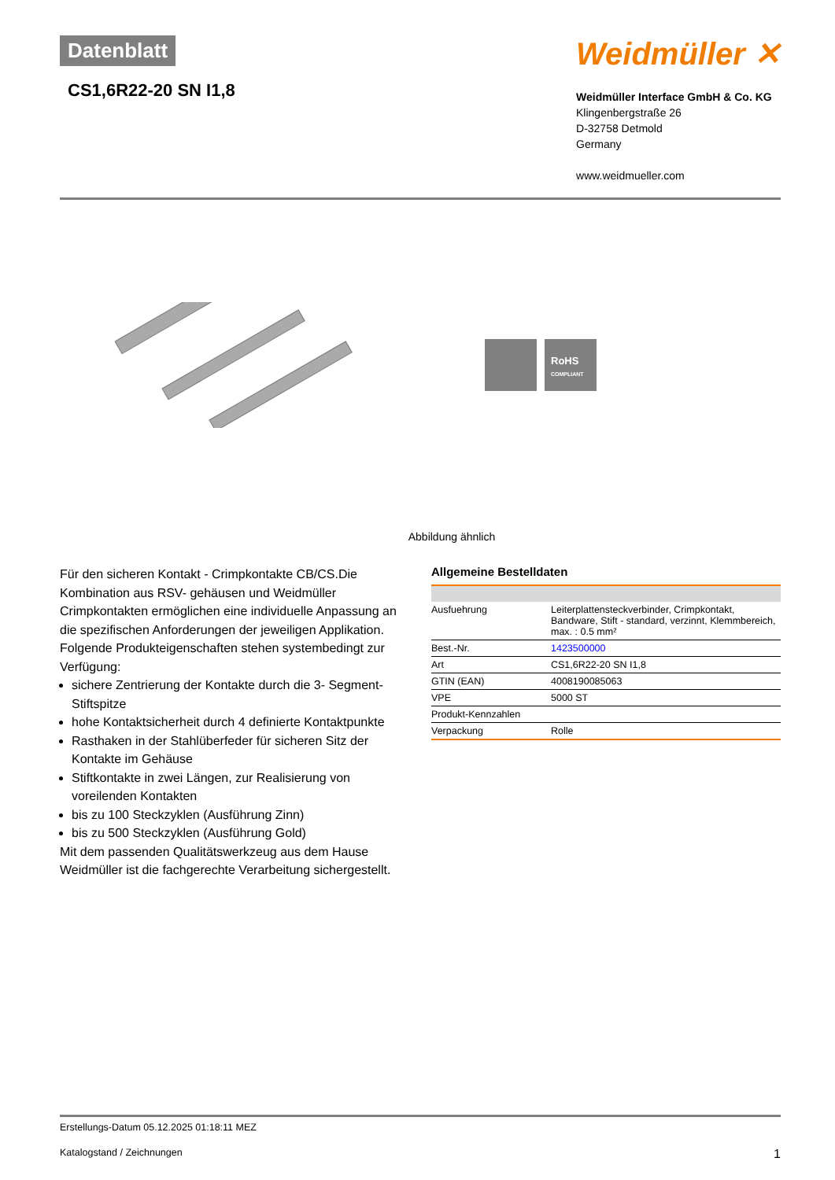Datenblatt
CS1,6R22-20 SN I1,8
Weidmüller ✕
Weidmüller Interface GmbH & Co. KG
Klingenbergstraße 26
D-32758 Detmold
Germany
www.weidmueller.com
RoHS
COMPLIANT
Abbildung ähnlich
Für den sicheren Kontakt - Crimpkontakte CB/CS.Die Kombination aus RSV- gehäusen und Weidmüller Crimpkontakten ermöglichen eine individuelle Anpassung an die spezifischen Anforderungen der jeweiligen Applikation.
Folgende Produkteigenschaften stehen systembedingt zur Verfügung:
sichere Zentrierung der Kontakte durch die 3- Segment-Stiftspitze
hohe Kontaktsicherheit durch 4 definierte Kontaktpunkte
Rasthaken in der Stahlüberfeder für sicheren Sitz der Kontakte im Gehäuse
Stiftkontakte in zwei Längen, zur Realisierung von voreilenden Kontakten
bis zu 100 Steckzyklen (Ausführung Zinn)
bis zu 500 Steckzyklen (Ausführung Gold)
Mit dem passenden Qualitätswerkzeug aus dem Hause Weidmüller ist die fachgerechte Verarbeitung sichergestellt.
Allgemeine Bestelldaten
| Ausfuehrung | Leiterplattensteckverbinder, Crimpkontakt, Bandware, Stift - standard, verzinnt, Klemmbereich, max. : 0.5 mm² |
| Best.-Nr. | 1423500000 |
| Art | CS1,6R22-20 SN I1,8 |
| GTIN (EAN) | 4008190085063 |
| VPE | 5000 ST |
| Produkt-Kennzahlen | |
| Verpackung | Rolle |
Erstellungs-Datum 05.12.2025 01:18:11 MEZ
Katalogstand / Zeichnungen 1